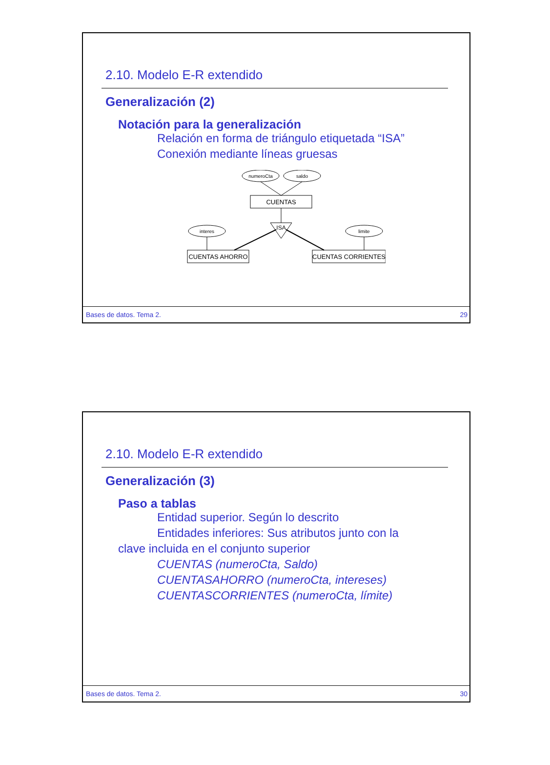2.10. Modelo E-R extendido
Generalización (2)
Notación para la generalización
Relación en forma de triángulo etiquetada “ISA”
Conexión mediante líneas gruesas
numeroCta
saldo
CUENTAS
ISA
interes
limite
CUENTAS AHORRO
CUENTAS CORRIENTES
Bases de datos. Tema 2. 29
2.10. Modelo E-R extendido
Generalización (3)
Paso a tablas
Entidad superior. Según lo descrito
Entidades inferiores: Sus atributos junto con la
clave incluida en el conjunto superior
CUENTAS (numeroCta, Saldo)
CUENTASAHORRO (numeroCta, intereses)
CUENTASCORRIENTES (numeroCta, límite)
Bases de datos. Tema 2. 30